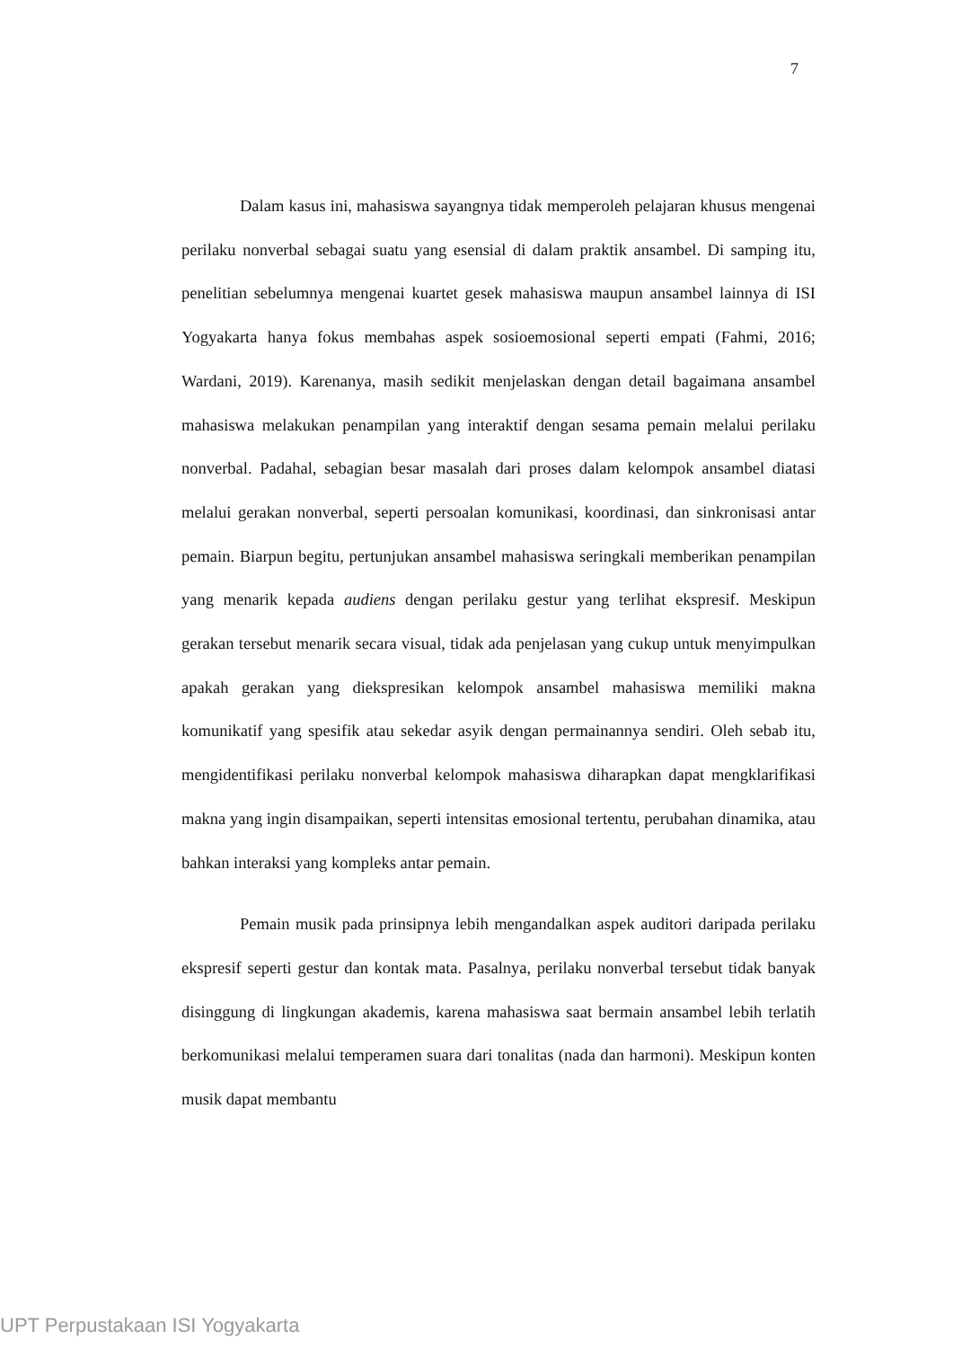7
Dalam kasus ini, mahasiswa sayangnya tidak memperoleh pelajaran khusus mengenai perilaku nonverbal sebagai suatu yang esensial di dalam praktik ansambel. Di samping itu, penelitian sebelumnya mengenai kuartet gesek mahasiswa maupun ansambel lainnya di ISI Yogyakarta hanya fokus membahas aspek sosioemosional seperti empati (Fahmi, 2016; Wardani, 2019). Karenanya, masih sedikit menjelaskan dengan detail bagaimana ansambel mahasiswa melakukan penampilan yang interaktif dengan sesama pemain melalui perilaku nonverbal. Padahal, sebagian besar masalah dari proses dalam kelompok ansambel diatasi melalui gerakan nonverbal, seperti persoalan komunikasi, koordinasi, dan sinkronisasi antar pemain. Biarpun begitu, pertunjukan ansambel mahasiswa seringkali memberikan penampilan yang menarik kepada audiens dengan perilaku gestur yang terlihat ekspresif. Meskipun gerakan tersebut menarik secara visual, tidak ada penjelasan yang cukup untuk menyimpulkan apakah gerakan yang diekspresikan kelompok ansambel mahasiswa memiliki makna komunikatif yang spesifik atau sekedar asyik dengan permainannya sendiri. Oleh sebab itu, mengidentifikasi perilaku nonverbal kelompok mahasiswa diharapkan dapat mengklarifikasi makna yang ingin disampaikan, seperti intensitas emosional tertentu, perubahan dinamika, atau bahkan interaksi yang kompleks antar pemain.
Pemain musik pada prinsipnya lebih mengandalkan aspek auditori daripada perilaku ekspresif seperti gestur dan kontak mata. Pasalnya, perilaku nonverbal tersebut tidak banyak disinggung di lingkungan akademis, karena mahasiswa saat bermain ansambel lebih terlatih berkomunikasi melalui temperamen suara dari tonalitas (nada dan harmoni). Meskipun konten musik dapat membantu
UPT Perpustakaan ISI Yogyakarta